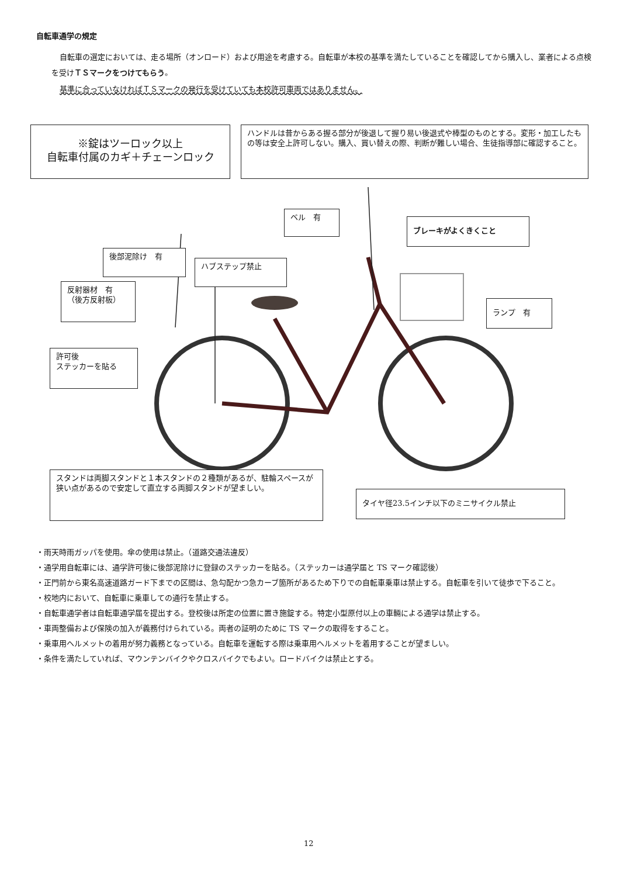自転車通学の規定
自転車の選定においては、走る場所（オンロード）および用途を考慮する。自転車が本校の基準を満たしていることを確認してから購入し、業者による点検を受けＴＳマークをつけてもらう。
基準に合っていなければＴＳマークの発行を受けていても本校許可車両ではありません。
※錠はツーロック以上
自転車付属のカギ＋チェーンロック
ハンドルは昔からある握る部分が後退して握り易い後退式や棒型のものとする。変形・加工したもの等は安全上許可しない。購入、買い替えの際、判断が難しい場合、生徒指導部に確認すること。
ベル　有
ブレーキがよくきくこと
後部泥除け　有
ハブステップ禁止
反射器材　有
（後方反射板）
ランプ　有
許可後
ステッカーを貼る
スタンドは両脚スタンドと１本スタンドの２種類があるが、駐輪スペースが狭い点があるので安定して直立する両脚スタンドが望ましい。
タイヤ径23.5インチ以下のミニサイクル禁止
・雨天時雨ガッパを使用。傘の使用は禁止。（道路交通法違反）
・通学用自転車には、通学許可後に後部泥除けに登録のステッカーを貼る。（ステッカーは通学届と TS マーク確認後）
・正門前から東名高速道路ガード下までの区間は、急勾配かつ急カーブ箇所があるため下りでの自転車乗車は禁止する。自転車を引いて徒歩で下ること。
・校地内において、自転車に乗車しての通行を禁止する。
・自転車通学者は自転車通学届を提出する。登校後は所定の位置に置き施錠する。特定小型原付以上の車輛による通学は禁止する。
・車両整備および保険の加入が義務付けられている。両者の証明のために TS マークの取得をすること。
・乗車用ヘルメットの着用が努力義務となっている。自転車を運転する際は乗車用ヘルメットを着用することが望ましい。
・条件を満たしていれば、マウンテンバイクやクロスバイクでもよい。ロードバイクは禁止とする。
12